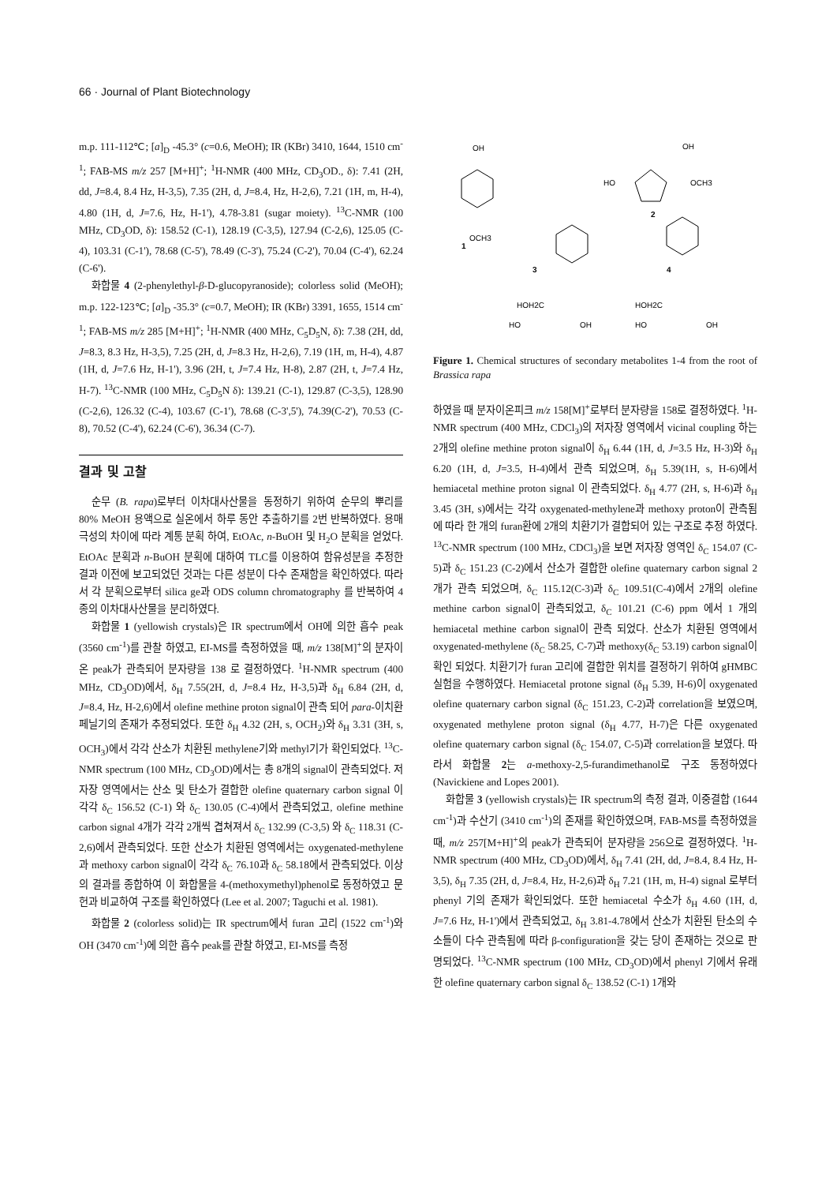66 · Journal of Plant Biotechnology
m.p. 111-112℃; [a]<sub>D</sub> -45.3° (c=0.6, MeOH); IR (KBr) 3410, 1644, 1510 cm<sup>-1</sup>; FAB-MS m/z 257 [M+H]<sup>+</sup>; <sup>1</sup>H-NMR (400 MHz, CD<sub>3</sub>OD., δ): 7.41 (2H, dd, J=8.4, 8.4 Hz, H-3,5), 7.35 (2H, d, J=8.4, Hz, H-2,6), 7.21 (1H, m, H-4), 4.80 (1H, d, J=7.6, Hz, H-1'), 4.78-3.81 (sugar moiety). <sup>13</sup>C-NMR (100 MHz, CD<sub>3</sub>OD, δ): 158.52 (C-1), 128.19 (C-3,5), 127.94 (C-2,6), 125.05 (C-4), 103.31 (C-1'), 78.68 (C-5'), 78.49 (C-3'), 75.24 (C-2'), 70.04 (C-4'), 62.24 (C-6').
화합물 4 (2-phenylethyl-β-D-glucopyranoside); colorless solid (MeOH); m.p. 122-123℃; [a]<sub>D</sub> -35.3° (c=0.7, MeOH); IR (KBr) 3391, 1655, 1514 cm<sup>-1</sup>; FAB-MS m/z 285 [M+H]<sup>+</sup>; <sup>1</sup>H-NMR (400 MHz, C<sub>5</sub>D<sub>5</sub>N, δ): 7.38 (2H, dd, J=8.3, 8.3 Hz, H-3,5), 7.25 (2H, d, J=8.3 Hz, H-2,6), 7.19 (1H, m, H-4), 4.87 (1H, d, J=7.6 Hz, H-1'), 3.96 (2H, t, J=7.4 Hz, H-8), 2.87 (2H, t, J=7.4 Hz, H-7). <sup>13</sup>C-NMR (100 MHz, C<sub>5</sub>D<sub>5</sub>N δ): 139.21 (C-1), 129.87 (C-3,5), 128.90 (C-2,6), 126.32 (C-4), 103.67 (C-1'), 78.68 (C-3',5'), 74.39(C-2'), 70.53 (C-8), 70.52 (C-4'), 62.24 (C-6'), 36.34 (C-7).
결과 및 고찰
순무 (B. rapa)로부터 이차대사산물을 동정하기 위하여 순무의 뿌리를 80% MeOH 용액으로 실온에서 하루 동안 추출하기를 2번 반복하였다. 용매 극성의 차이에 따라 계통 분획 하여, EtOAc, n-BuOH 및 H<sub>2</sub>O 분획을 얻었다. EtOAc 분획과 n-BuOH 분획에 대하여 TLC를 이용하여 함유성분을 추정한 결과 이전에 보고되었던 것과는 다른 성분이 다수 존재함을 확인하였다. 따라서 각 분획으로부터 silica ge과 ODS column chromatography 를 반복하여 4종의 이차대사산물을 분리하였다.
화합물 1 (yellowish crystals)은 IR spectrum에서 OH에 의한 흡수 peak (3560 cm<sup>-1</sup>)를 관찰 하였고, EI-MS를 측정하였을 때, m/z 138[M]<sup>+</sup>의 분자이온 peak가 관측되어 분자량을 138 로 결정하였다. <sup>1</sup>H-NMR spectrum (400 MHz, CD<sub>3</sub>OD)에서, δ<sub>H</sub> 7.55(2H, d, J=8.4 Hz, H-3,5)과 δ<sub>H</sub> 6.84 (2H, d, J=8.4, Hz, H-2,6)에서 olefine methine proton signal이 관측 되어 para-이치환 페닐기의 존재가 추정되었다. 또한 δ<sub>H</sub> 4.32 (2H, s, OCH<sub>2</sub>)와 δ<sub>H</sub> 3.31 (3H, s, OCH<sub>3</sub>)에서 각각 산소가 치환된 methylene기와 methyl기가 확인되었다. <sup>13</sup>C-NMR spectrum (100 MHz, CD<sub>3</sub>OD)에서는 총 8개의 signal이 관측되었다. 저자장 영역에서는 산소 및 탄소가 결합한 olefine quaternary carbon signal 이 각각 δ<sub>C</sub> 156.52 (C-1) 와 δ<sub>C</sub> 130.05 (C-4)에서 관측되었고, olefine methine carbon signal 4개가 각각 2개씩 겹쳐져서 δ<sub>C</sub> 132.99 (C-3,5) 와 δ<sub>C</sub> 118.31 (C-2,6)에서 관측되었다. 또한 산소가 치환된 영역에서는 oxygenated-methylene과 methoxy carbon signal이 각각 δ<sub>C</sub> 76.10과 δ<sub>C</sub> 58.18에서 관측되었다. 이상의 결과를 종합하여 이 화합물을 4-(methoxymethyl)phenol로 동정하였고 문헌과 비교하여 구조를 확인하였다 (Lee et al. 2007; Taguchi et al. 1981).
화합물 2 (colorless solid)는 IR spectrum에서 furan 고리 (1522 cm<sup>-1</sup>)와 OH (3470 cm<sup>-1</sup>)에 의한 흡수 peak를 관찰 하였고, EI-MS를 측정
OH
OCH3
1
HO
OCH3
OH
2
3
HOH2C
HO
OH
4
HOH2C
HO
OH
Figure 1. Chemical structures of secondary metabolites 1-4 from the root of Brassica rapa
하였을 때 분자이온피크 m/z 158[M]<sup>+</sup>로부터 분자량을 158로 결정하였다. <sup>1</sup>H-NMR spectrum (400 MHz, CDCl<sub>3</sub>)의 저자장 영역에서 vicinal coupling 하는 2개의 olefine methine proton signal이 δ<sub>H</sub> 6.44 (1H, d, J=3.5 Hz, H-3)와 δ<sub>H</sub> 6.20 (1H, d, J=3.5, H-4)에서 관측 되었으며, δ<sub>H</sub> 5.39(1H, s, H-6)에서 hemiacetal methine proton signal 이 관측되었다. δ<sub>H</sub> 4.77 (2H, s, H-6)과 δ<sub>H</sub> 3.45 (3H, s)에서는 각각 oxygenated-methylene과 methoxy proton이 관측됨에 따라 한 개의 furan환에 2개의 치환기가 결합되어 있는 구조로 추정 하였다. <sup>13</sup>C-NMR spectrum (100 MHz, CDCl<sub>3</sub>)을 보면 저자장 영역인 δ<sub>C</sub> 154.07 (C-5)과 δ<sub>C</sub> 151.23 (C-2)에서 산소가 결합한 olefine quaternary carbon signal 2 개가 관측 되었으며, δ<sub>C</sub> 115.12(C-3)과 δ<sub>C</sub> 109.51(C-4)에서 2개의 olefine methine carbon signal이 관측되었고, δ<sub>C</sub> 101.21 (C-6) ppm 에서 1 개의 hemiacetal methine carbon signal이 관측 되었다. 산소가 치환된 영역에서 oxygenated-methylene (δ<sub>C</sub> 58.25, C-7)과 methoxy(δ<sub>C</sub> 53.19) carbon signal이 확인 되었다. 치환기가 furan 고리에 결합한 위치를 결정하기 위하여 gHMBC 실험을 수행하였다. Hemiacetal protone signal (δ<sub>H</sub> 5.39, H-6)이 oxygenated olefine quaternary carbon signal (δ<sub>C</sub> 151.23, C-2)과 correlation을 보였으며, oxygenated methylene proton signal (δ<sub>H</sub> 4.77, H-7)은 다른 oxygenated olefine quaternary carbon signal (δ<sub>C</sub> 154.07, C-5)과 correlation을 보였다. 따라서 화합물 2는 a-methoxy-2,5-furandimethanol로 구조 동정하였다 (Navickiene and Lopes 2001).
화합물 3 (yellowish crystals)는 IR spectrum의 측정 결과, 이중결합 (1644 cm<sup>-1</sup>)과 수산기 (3410 cm<sup>-1</sup>)의 존재를 확인하였으며, FAB-MS를 측정하였을 때, m/z 257[M+H]<sup>+</sup>의 peak가 관측되어 분자량을 256으로 결정하였다. <sup>1</sup>H-NMR spectrum (400 MHz, CD<sub>3</sub>OD)에서, δ<sub>H</sub> 7.41 (2H, dd, J=8.4, 8.4 Hz, H-3,5), δ<sub>H</sub> 7.35 (2H, d, J=8.4, Hz, H-2,6)과 δ<sub>H</sub> 7.21 (1H, m, H-4) signal 로부터 phenyl 기의 존재가 확인되었다. 또한 hemiacetal 수소가 δ<sub>H</sub> 4.60 (1H, d, J=7.6 Hz, H-1')에서 관측되었고, δ<sub>H</sub> 3.81-4.78에서 산소가 치환된 탄소의 수소들이 다수 관측됨에 따라 β-configuration을 갖는 당이 존재하는 것으로 판명되었다. <sup>13</sup>C-NMR spectrum (100 MHz, CD<sub>3</sub>OD)에서 phenyl 기에서 유래한 olefine quaternary carbon signal δ<sub>C</sub> 138.52 (C-1) 1개와